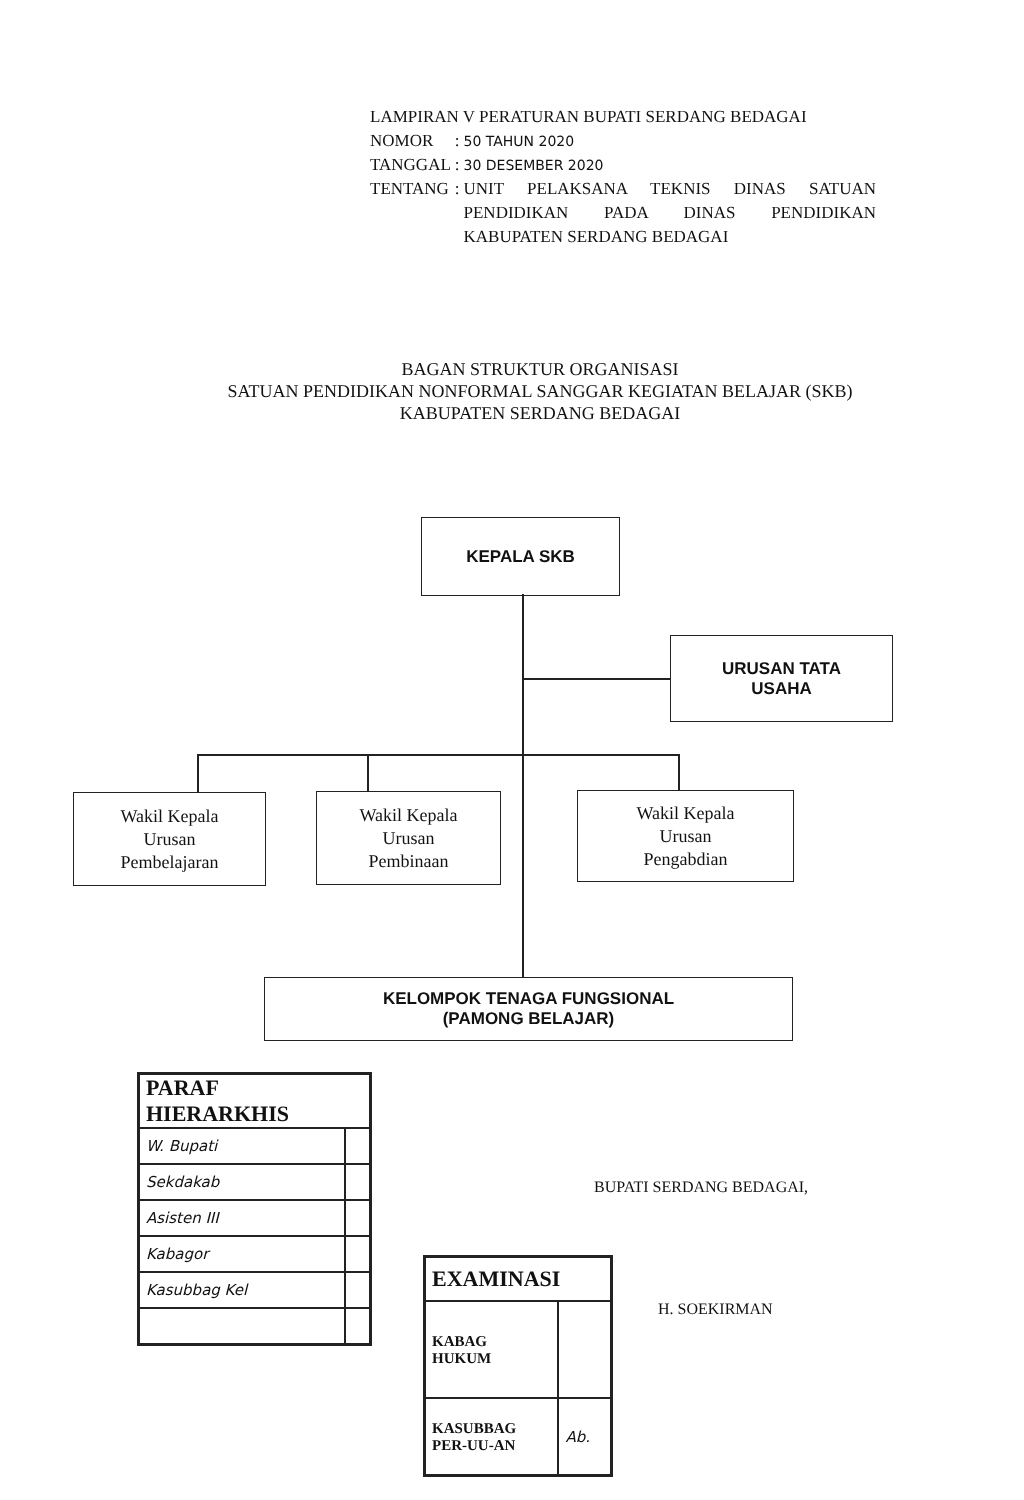LAMPIRAN V PERATURAN BUPATI SERDANG BEDAGAI
| NOMOR | : | 50 TAHUN 2020 |
| TANGGAL | : | 30 DESEMBER 2020 |
| TENTANG | : | UNIT PELAKSANA TEKNIS DINAS SATUAN PENDIDIKAN PADA DINAS PENDIDIKAN KABUPATEN SERDANG BEDAGAI |
BAGAN STRUKTUR ORGANISASI
SATUAN PENDIDIKAN NONFORMAL SANGGAR KEGIATAN BELAJAR (SKB)
KABUPATEN SERDANG BEDAGAI
KEPALA SKB
URUSAN TATA
USAHA
Wakil Kepala
Urusan
Pembelajaran
Wakil Kepala
Urusan
Pembinaan
Wakil Kepala
Urusan
Pengabdian
KELOMPOK TENAGA FUNGSIONAL
(PAMONG BELAJAR)
| PARAF HIERARKHIS | |
| W. Bupati | |
| Sekdakab | |
| Asisten III | |
| Kabagor | |
| Kasubbag Kel | |
| EXAMINASI | |
| KABAG HUKUM | |
| KASUBBAG PER-UU-AN | Ab. |
BUPATI SERDANG BEDAGAI,
H. SOEKIRMAN